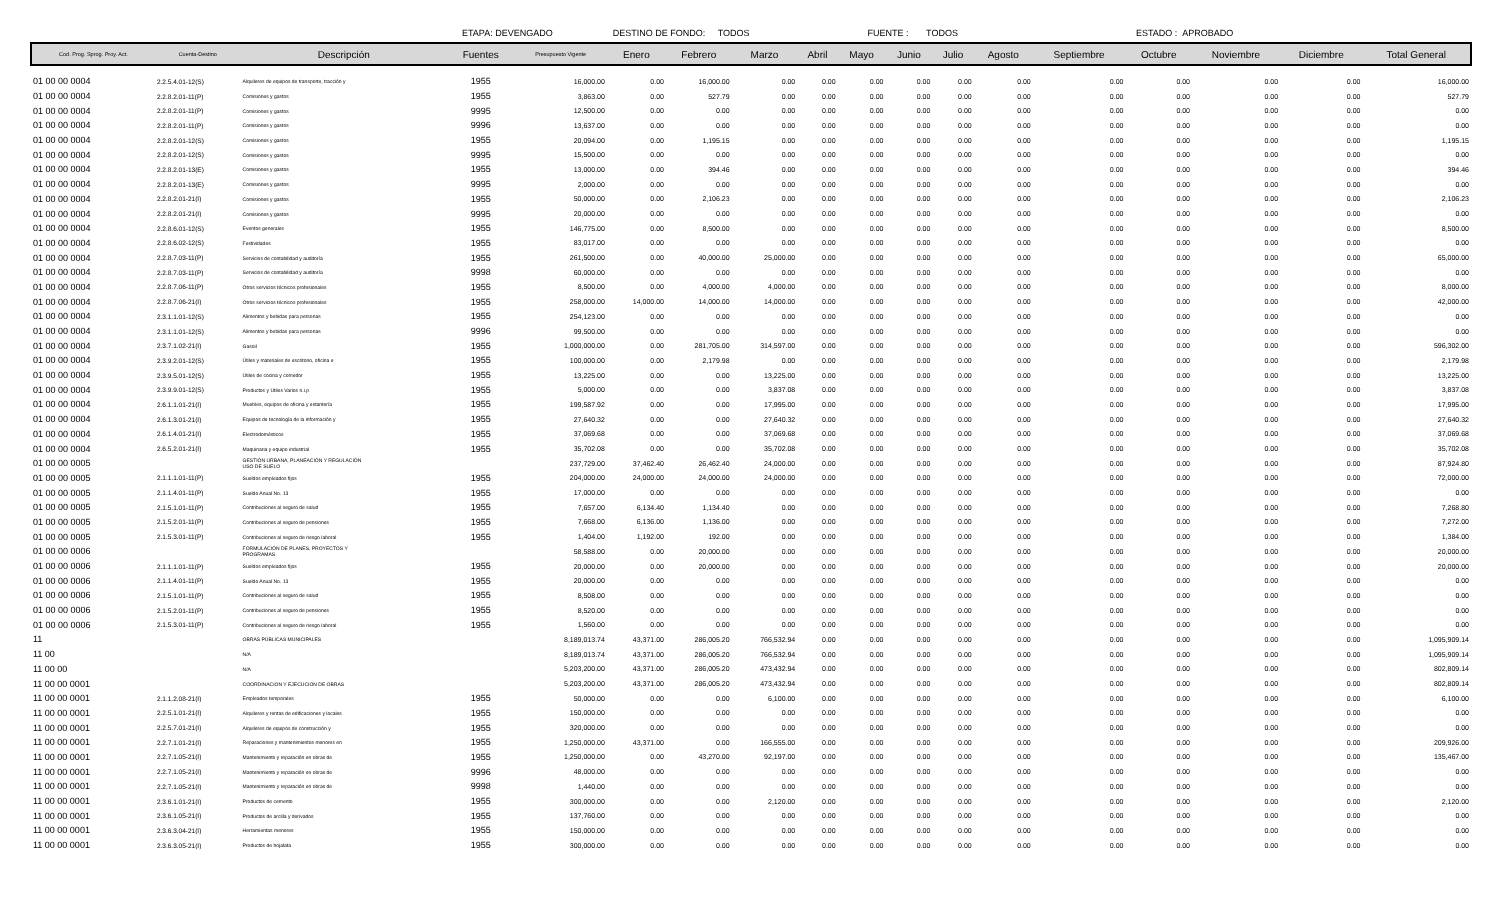ETAPA: DEVENGADO DESTINO DE FONDO: TODOS FUENTE : TODOS ESTADO : APROBADO
| Cod. Prog. Sprog. Proy. Act. | Cuenta-Destino | Descripción | Fuentes | Presupuesto Vigente | Enero | Febrero | Marzo | Abril | Mayo | Junio | Julio | Agosto | Septiembre | Octubre | Noviembre | Diciembre | Total General |
| --- | --- | --- | --- | --- | --- | --- | --- | --- | --- | --- | --- | --- | --- | --- | --- | --- | --- |
| 01 00 00 0004 | 2.2.5.4.01-12(S) | Alquileres de equipos de transporte, tracción y | 1955 | 16,000.00 | 0.00 | 16,000.00 | 0.00 | 0.00 | 0.00 | 0.00 | 0.00 | 0.00 | 0.00 | 0.00 | 0.00 | 0.00 | 16,000.00 |
| 01 00 00 0004 | 2.2.8.2.01-11(P) | Comisiones y gastos | 1955 | 3,863.00 | 0.00 | 527.79 | 0.00 | 0.00 | 0.00 | 0.00 | 0.00 | 0.00 | 0.00 | 0.00 | 0.00 | 0.00 | 527.79 |
| 01 00 00 0004 | 2.2.8.2.01-11(P) | Comisiones y gastos | 9995 | 12,500.00 | 0.00 | 0.00 | 0.00 | 0.00 | 0.00 | 0.00 | 0.00 | 0.00 | 0.00 | 0.00 | 0.00 | 0.00 | 0.00 |
| 01 00 00 0004 | 2.2.8.2.01-11(P) | Comisiones y gastos | 9996 | 13,637.00 | 0.00 | 0.00 | 0.00 | 0.00 | 0.00 | 0.00 | 0.00 | 0.00 | 0.00 | 0.00 | 0.00 | 0.00 | 0.00 |
| 01 00 00 0004 | 2.2.8.2.01-12(S) | Comisiones y gastos | 1955 | 20,094.00 | 0.00 | 1,195.15 | 0.00 | 0.00 | 0.00 | 0.00 | 0.00 | 0.00 | 0.00 | 0.00 | 0.00 | 0.00 | 1,195.15 |
| 01 00 00 0004 | 2.2.8.2.01-12(S) | Comisiones y gastos | 9995 | 15,500.00 | 0.00 | 0.00 | 0.00 | 0.00 | 0.00 | 0.00 | 0.00 | 0.00 | 0.00 | 0.00 | 0.00 | 0.00 | 0.00 |
| 01 00 00 0004 | 2.2.8.2.01-13(E) | Comisiones y gastos | 1955 | 13,000.00 | 0.00 | 394.46 | 0.00 | 0.00 | 0.00 | 0.00 | 0.00 | 0.00 | 0.00 | 0.00 | 0.00 | 0.00 | 394.46 |
| 01 00 00 0004 | 2.2.8.2.01-13(E) | Comisiones y gastos | 9995 | 2,000.00 | 0.00 | 0.00 | 0.00 | 0.00 | 0.00 | 0.00 | 0.00 | 0.00 | 0.00 | 0.00 | 0.00 | 0.00 | 0.00 |
| 01 00 00 0004 | 2.2.8.2.01-21(I) | Comisiones y gastos | 1955 | 50,000.00 | 0.00 | 2,106.23 | 0.00 | 0.00 | 0.00 | 0.00 | 0.00 | 0.00 | 0.00 | 0.00 | 0.00 | 0.00 | 2,106.23 |
| 01 00 00 0004 | 2.2.8.2.01-21(I) | Comisiones y gastos | 9995 | 20,000.00 | 0.00 | 0.00 | 0.00 | 0.00 | 0.00 | 0.00 | 0.00 | 0.00 | 0.00 | 0.00 | 0.00 | 0.00 | 0.00 |
| 01 00 00 0004 | 2.2.8.6.01-12(S) | Eventos generales | 1955 | 146,775.00 | 0.00 | 8,500.00 | 0.00 | 0.00 | 0.00 | 0.00 | 0.00 | 0.00 | 0.00 | 0.00 | 0.00 | 0.00 | 8,500.00 |
| 01 00 00 0004 | 2.2.8.6.02-12(S) | Festividades | 1955 | 83,017.00 | 0.00 | 0.00 | 0.00 | 0.00 | 0.00 | 0.00 | 0.00 | 0.00 | 0.00 | 0.00 | 0.00 | 0.00 | 0.00 |
| 01 00 00 0004 | 2.2.8.7.03-11(P) | Servicios de contabilidad y auditoría | 1955 | 261,500.00 | 0.00 | 40,000.00 | 25,000.00 | 0.00 | 0.00 | 0.00 | 0.00 | 0.00 | 0.00 | 0.00 | 0.00 | 0.00 | 65,000.00 |
| 01 00 00 0004 | 2.2.8.7.03-11(P) | Servicios de contabilidad y auditoría | 9998 | 60,000.00 | 0.00 | 0.00 | 0.00 | 0.00 | 0.00 | 0.00 | 0.00 | 0.00 | 0.00 | 0.00 | 0.00 | 0.00 | 0.00 |
| 01 00 00 0004 | 2.2.8.7.06-11(P) | Otros servicios técnicos profesionales | 1955 | 8,500.00 | 0.00 | 4,000.00 | 4,000.00 | 0.00 | 0.00 | 0.00 | 0.00 | 0.00 | 0.00 | 0.00 | 0.00 | 0.00 | 8,000.00 |
| 01 00 00 0004 | 2.2.8.7.06-21(I) | Otros servicios técnicos profesionales | 1955 | 258,000.00 | 14,000.00 | 14,000.00 | 14,000.00 | 0.00 | 0.00 | 0.00 | 0.00 | 0.00 | 0.00 | 0.00 | 0.00 | 0.00 | 42,000.00 |
| 01 00 00 0004 | 2.3.1.1.01-12(S) | Alimentos y bebidas para personas | 1955 | 254,123.00 | 0.00 | 0.00 | 0.00 | 0.00 | 0.00 | 0.00 | 0.00 | 0.00 | 0.00 | 0.00 | 0.00 | 0.00 | 0.00 |
| 01 00 00 0004 | 2.3.1.1.01-12(S) | Alimentos y bebidas para personas | 9996 | 99,500.00 | 0.00 | 0.00 | 0.00 | 0.00 | 0.00 | 0.00 | 0.00 | 0.00 | 0.00 | 0.00 | 0.00 | 0.00 | 0.00 |
| 01 00 00 0004 | 2.3.7.1.02-21(I) | Gasoil | 1955 | 1,000,000.00 | 0.00 | 281,705.00 | 314,597.00 | 0.00 | 0.00 | 0.00 | 0.00 | 0.00 | 0.00 | 0.00 | 0.00 | 0.00 | 596,302.00 |
| 01 00 00 0004 | 2.3.9.2.01-12(S) | Útiles y materiales de escritorio, oficina e | 1955 | 100,000.00 | 0.00 | 2,179.98 | 0.00 | 0.00 | 0.00 | 0.00 | 0.00 | 0.00 | 0.00 | 0.00 | 0.00 | 0.00 | 2,179.98 |
| 01 00 00 0004 | 2.3.9.5.01-12(S) | Útiles de cocina y comedor | 1955 | 13,225.00 | 0.00 | 0.00 | 13,225.00 | 0.00 | 0.00 | 0.00 | 0.00 | 0.00 | 0.00 | 0.00 | 0.00 | 0.00 | 13,225.00 |
| 01 00 00 0004 | 2.3.9.9.01-12(S) | Productos y Utiles Varios n.i.p | 1955 | 5,000.00 | 0.00 | 0.00 | 3,837.08 | 0.00 | 0.00 | 0.00 | 0.00 | 0.00 | 0.00 | 0.00 | 0.00 | 0.00 | 3,837.08 |
| 01 00 00 0004 | 2.6.1.1.01-21(I) | Muebles, equipos de oficina y estantería | 1955 | 199,587.92 | 0.00 | 0.00 | 17,995.00 | 0.00 | 0.00 | 0.00 | 0.00 | 0.00 | 0.00 | 0.00 | 0.00 | 0.00 | 17,995.00 |
| 01 00 00 0004 | 2.6.1.3.01-21(I) | Equipos de tecnología de la información y | 1955 | 27,640.32 | 0.00 | 0.00 | 27,640.32 | 0.00 | 0.00 | 0.00 | 0.00 | 0.00 | 0.00 | 0.00 | 0.00 | 0.00 | 27,640.32 |
| 01 00 00 0004 | 2.6.1.4.01-21(I) | Electrodomésticos | 1955 | 37,069.68 | 0.00 | 0.00 | 37,069.68 | 0.00 | 0.00 | 0.00 | 0.00 | 0.00 | 0.00 | 0.00 | 0.00 | 0.00 | 37,069.68 |
| 01 00 00 0004 | 2.6.5.2.01-21(I) | Maquinaria y equipo industrial | 1955 | 35,702.08 | 0.00 | 0.00 | 35,702.08 | 0.00 | 0.00 | 0.00 | 0.00 | 0.00 | 0.00 | 0.00 | 0.00 | 0.00 | 35,702.08 |
| 01 00 00 0005 | | GESTIÓN URBANA, PLANEACIÓN Y REGULACIÓN USO DE SUELO | | 237,729.00 | 37,462.40 | 26,462.40 | 24,000.00 | 0.00 | 0.00 | 0.00 | 0.00 | 0.00 | 0.00 | 0.00 | 0.00 | 0.00 | 87,924.80 |
| 01 00 00 0005 | 2.1.1.1.01-11(P) | Sueldos empleados fijos | 1955 | 204,000.00 | 24,000.00 | 24,000.00 | 24,000.00 | 0.00 | 0.00 | 0.00 | 0.00 | 0.00 | 0.00 | 0.00 | 0.00 | 0.00 | 72,000.00 |
| 01 00 00 0005 | 2.1.1.4.01-11(P) | Sueldo Anual No. 13 | 1955 | 17,000.00 | 0.00 | 0.00 | 0.00 | 0.00 | 0.00 | 0.00 | 0.00 | 0.00 | 0.00 | 0.00 | 0.00 | 0.00 | 0.00 |
| 01 00 00 0005 | 2.1.5.1.01-11(P) | Contribuciones al seguro de salud | 1955 | 7,657.00 | 6,134.40 | 1,134.40 | 0.00 | 0.00 | 0.00 | 0.00 | 0.00 | 0.00 | 0.00 | 0.00 | 0.00 | 0.00 | 7,268.80 |
| 01 00 00 0005 | 2.1.5.2.01-11(P) | Contribuciones al seguro de pensiones | 1955 | 7,668.00 | 6,136.00 | 1,136.00 | 0.00 | 0.00 | 0.00 | 0.00 | 0.00 | 0.00 | 0.00 | 0.00 | 0.00 | 0.00 | 7,272.00 |
| 01 00 00 0005 | 2.1.5.3.01-11(P) | Contribuciones al seguro de riesgo laboral | 1955 | 1,404.00 | 1,192.00 | 192.00 | 0.00 | 0.00 | 0.00 | 0.00 | 0.00 | 0.00 | 0.00 | 0.00 | 0.00 | 0.00 | 1,384.00 |
| 01 00 00 0006 | | FORMULACIÓN DE PLANES, PROYECTOS Y PROGRAMAS | | 58,588.00 | 0.00 | 20,000.00 | 0.00 | 0.00 | 0.00 | 0.00 | 0.00 | 0.00 | 0.00 | 0.00 | 0.00 | 0.00 | 20,000.00 |
| 01 00 00 0006 | 2.1.1.1.01-11(P) | Sueldos empleados fijos | 1955 | 20,000.00 | 0.00 | 20,000.00 | 0.00 | 0.00 | 0.00 | 0.00 | 0.00 | 0.00 | 0.00 | 0.00 | 0.00 | 0.00 | 20,000.00 |
| 01 00 00 0006 | 2.1.1.4.01-11(P) | Sueldo Anual No. 13 | 1955 | 20,000.00 | 0.00 | 0.00 | 0.00 | 0.00 | 0.00 | 0.00 | 0.00 | 0.00 | 0.00 | 0.00 | 0.00 | 0.00 | 0.00 |
| 01 00 00 0006 | 2.1.5.1.01-11(P) | Contribuciones al seguro de salud | 1955 | 8,508.00 | 0.00 | 0.00 | 0.00 | 0.00 | 0.00 | 0.00 | 0.00 | 0.00 | 0.00 | 0.00 | 0.00 | 0.00 | 0.00 |
| 01 00 00 0006 | 2.1.5.2.01-11(P) | Contribuciones al seguro de pensiones | 1955 | 8,520.00 | 0.00 | 0.00 | 0.00 | 0.00 | 0.00 | 0.00 | 0.00 | 0.00 | 0.00 | 0.00 | 0.00 | 0.00 | 0.00 |
| 01 00 00 0006 | 2.1.5.3.01-11(P) | Contribuciones al seguro de riesgo laboral | 1955 | 1,560.00 | 0.00 | 0.00 | 0.00 | 0.00 | 0.00 | 0.00 | 0.00 | 0.00 | 0.00 | 0.00 | 0.00 | 0.00 | 0.00 |
| 11 | | OBRAS PÚBLICAS MUNICIPALES | | 8,189,013.74 | 43,371.00 | 286,005.20 | 766,532.94 | 0.00 | 0.00 | 0.00 | 0.00 | 0.00 | 0.00 | 0.00 | 0.00 | 0.00 | 1,095,909.14 |
| 11 00 | | N/A | | 8,189,013.74 | 43,371.00 | 286,005.20 | 766,532.94 | 0.00 | 0.00 | 0.00 | 0.00 | 0.00 | 0.00 | 0.00 | 0.00 | 0.00 | 1,095,909.14 |
| 11 00 00 | | N/A | | 5,203,200.00 | 43,371.00 | 286,005.20 | 473,432.94 | 0.00 | 0.00 | 0.00 | 0.00 | 0.00 | 0.00 | 0.00 | 0.00 | 0.00 | 802,809.14 |
| 11 00 00 0001 | | COORDINACION Y EJECUCION DE OBRAS | | 5,203,200.00 | 43,371.00 | 286,005.20 | 473,432.94 | 0.00 | 0.00 | 0.00 | 0.00 | 0.00 | 0.00 | 0.00 | 0.00 | 0.00 | 802,809.14 |
| 11 00 00 0001 | 2.1.1.2.08-21(I) | Empleados temporales | 1955 | 50,000.00 | 0.00 | 0.00 | 6,100.00 | 0.00 | 0.00 | 0.00 | 0.00 | 0.00 | 0.00 | 0.00 | 0.00 | 0.00 | 6,100.00 |
| 11 00 00 0001 | 2.2.5.1.01-21(I) | Alquileres y rentas de edificaciones y locales | 1955 | 150,000.00 | 0.00 | 0.00 | 0.00 | 0.00 | 0.00 | 0.00 | 0.00 | 0.00 | 0.00 | 0.00 | 0.00 | 0.00 | 0.00 |
| 11 00 00 0001 | 2.2.5.7.01-21(I) | Alquileres de equipos de construcción y | 1955 | 320,000.00 | 0.00 | 0.00 | 0.00 | 0.00 | 0.00 | 0.00 | 0.00 | 0.00 | 0.00 | 0.00 | 0.00 | 0.00 | 0.00 |
| 11 00 00 0001 | 2.2.7.1.01-21(I) | Reparaciones y mantenimientos menores en | 1955 | 1,250,000.00 | 43,371.00 | 0.00 | 166,555.00 | 0.00 | 0.00 | 0.00 | 0.00 | 0.00 | 0.00 | 0.00 | 0.00 | 0.00 | 209,926.00 |
| 11 00 00 0001 | 2.2.7.1.05-21(I) | Mantenimiento y reparación en obras de | 1955 | 1,250,000.00 | 0.00 | 43,270.00 | 92,197.00 | 0.00 | 0.00 | 0.00 | 0.00 | 0.00 | 0.00 | 0.00 | 0.00 | 0.00 | 135,467.00 |
| 11 00 00 0001 | 2.2.7.1.05-21(I) | Mantenimiento y reparación en obras de | 9996 | 48,000.00 | 0.00 | 0.00 | 0.00 | 0.00 | 0.00 | 0.00 | 0.00 | 0.00 | 0.00 | 0.00 | 0.00 | 0.00 | 0.00 |
| 11 00 00 0001 | 2.2.7.1.05-21(I) | Mantenimiento y reparación en obras de | 9998 | 1,440.00 | 0.00 | 0.00 | 0.00 | 0.00 | 0.00 | 0.00 | 0.00 | 0.00 | 0.00 | 0.00 | 0.00 | 0.00 | 0.00 |
| 11 00 00 0001 | 2.3.6.1.01-21(I) | Productos de cemento | 1955 | 300,000.00 | 0.00 | 0.00 | 2,120.00 | 0.00 | 0.00 | 0.00 | 0.00 | 0.00 | 0.00 | 0.00 | 0.00 | 0.00 | 2,120.00 |
| 11 00 00 0001 | 2.3.6.1.05-21(I) | Productos de arcilla y derivados | 1955 | 137,760.00 | 0.00 | 0.00 | 0.00 | 0.00 | 0.00 | 0.00 | 0.00 | 0.00 | 0.00 | 0.00 | 0.00 | 0.00 | 0.00 |
| 11 00 00 0001 | 2.3.6.3.04-21(I) | Herramientas menores | 1955 | 150,000.00 | 0.00 | 0.00 | 0.00 | 0.00 | 0.00 | 0.00 | 0.00 | 0.00 | 0.00 | 0.00 | 0.00 | 0.00 | 0.00 |
| 11 00 00 0001 | 2.3.6.3.05-21(I) | Productos de hojalata | 1955 | 300,000.00 | 0.00 | 0.00 | 0.00 | 0.00 | 0.00 | 0.00 | 0.00 | 0.00 | 0.00 | 0.00 | 0.00 | 0.00 | 0.00 |